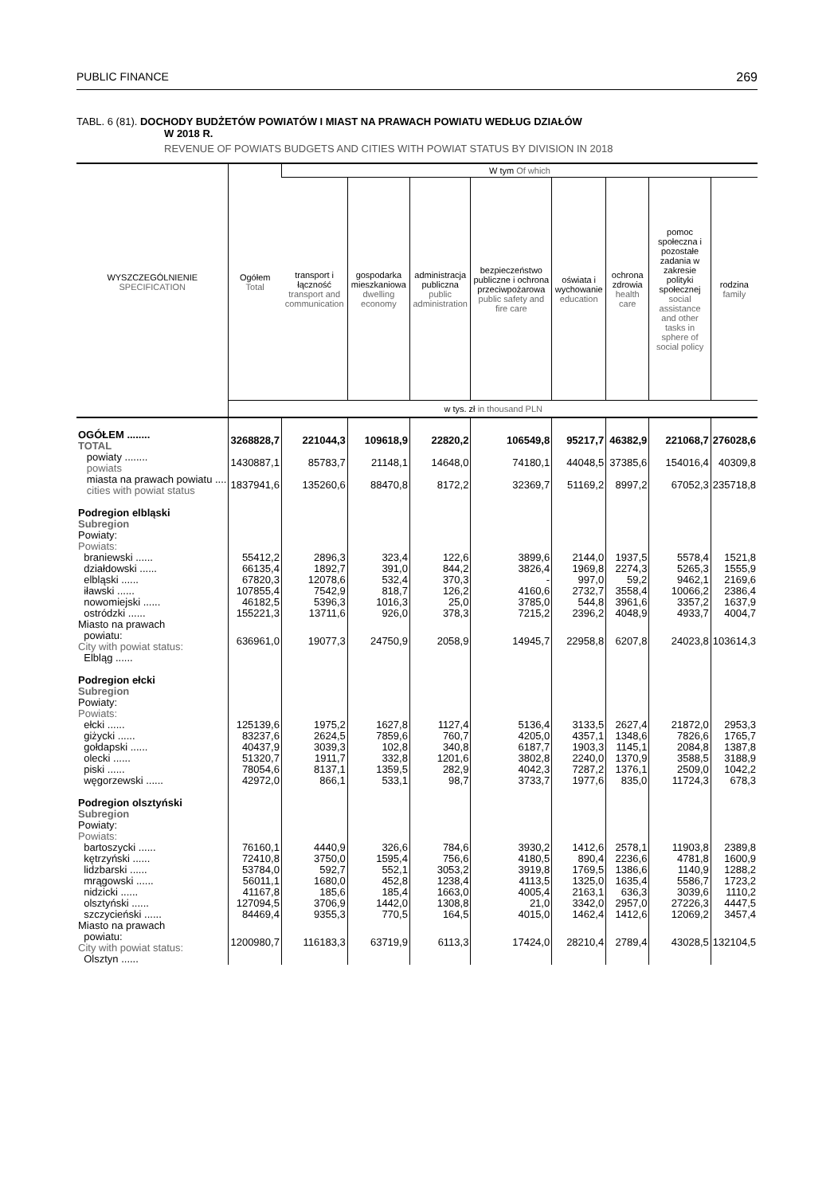PUBLIC FINANCE 269
TABL. 6 (81). DOCHODY BUDŻETÓW POWIATÓW I MIAST NA PRAWACH POWIATU WEDŁUG DZIAŁÓW
W 2018 R.
REVENUE OF POWIATS BUDGETS AND CITIES WITH POWIAT STATUS BY DIVISION IN 2018
| WYSZCZEGÓLNIENIE SPECIFICATION | Ogółem Total | W tym Of which | | | | | | | |
| --- | --- | --- | --- | --- | --- | --- | --- | --- | --- |
| | | transport i łączność transport and communication | gospodarka mieszkaniowa dwelling economy | administracja publiczna public administration | bezpieczeństwo publiczne i ochrona przeciwpożarowa public safety and fire care | oświata i wychowanie education | ochrona zdrowia health care | pomoc społeczna i pozostałe zadania w zakresie polityki społecznej social assistance and other tasks in sphere of social policy | rodzina family |
| | w tys. zł in thousand PLN | | | | | | | | |
| OGÓŁEM ........ TOTAL | 3268828,7 | 221044,3 | 109618,9 | 22820,2 | 106549,8 | 95217,7 | 46382,9 | 221068,7 | 276028,6 |
| powiaty ........ powiats | 1430887,1 | 85783,7 | 21148,1 | 14648,0 | 74180,1 | 44048,5 | 37385,6 | 154016,4 | 40309,8 |
| miasta na prawach powiatu .... cities with powiat status | 1837941,6 | 135260,6 | 88470,8 | 8172,2 | 32369,7 | 51169,2 | 8997,2 | 67052,3 | 235718,8 |
| Podregion elbląski Subregion Powiaty: Powiats: | | | | | | | | | |
| braniewski ...... | 55412,2 | 2896,3 | 323,4 | 122,6 | 3899,6 | 2144,0 | 1937,5 | 5578,4 | 1521,8 |
| działdowski ...... | 66135,4 | 1892,7 | 391,0 | 844,2 | 3826,4 | 1969,8 | 2274,3 | 5265,3 | 1555,9 |
| elbląski ...... | 67820,3 | 12078,6 | 532,4 | 370,3 | - | 997,0 | 59,2 | 9462,1 | 2169,6 |
| iławski ...... | 107855,4 | 7542,9 | 818,7 | 126,2 | 4160,6 | 2732,7 | 3558,4 | 10066,2 | 2386,4 |
| nowomiejski ...... | 46182,5 | 5396,3 | 1016,3 | 25,0 | 3785,0 | 544,8 | 3961,6 | 3357,2 | 1637,9 |
| ostródzki ...... | 155221,3 | 13711,6 | 926,0 | 378,3 | 7215,2 | 2396,2 | 4048,9 | 4933,7 | 4004,7 |
| Miasto na prawach powiatu: City with powiat status: Elbląg ...... | 636961,0 | 19077,3 | 24750,9 | 2058,9 | 14945,7 | 22958,8 | 6207,8 | 24023,8 | 103614,3 |
| Podregion ełcki Subregion Powiaty: Powiats: | | | | | | | | | |
| ełcki ...... | 125139,6 | 1975,2 | 1627,8 | 1127,4 | 5136,4 | 3133,5 | 2627,4 | 21872,0 | 2953,3 |
| giżycki ...... | 83237,6 | 2624,5 | 7859,6 | 760,7 | 4205,0 | 4357,1 | 1348,6 | 7826,6 | 1765,7 |
| gołdapski ...... | 40437,9 | 3039,3 | 102,8 | 340,8 | 6187,7 | 1903,3 | 1145,1 | 2084,8 | 1387,8 |
| olecki ...... | 51320,7 | 1911,7 | 332,8 | 1201,6 | 3802,8 | 2240,0 | 1370,9 | 3588,5 | 3188,9 |
| piski ...... | 78054,6 | 8137,1 | 1359,5 | 282,9 | 4042,3 | 7287,2 | 1376,1 | 2509,0 | 1042,2 |
| węgorzewski ...... | 42972,0 | 866,1 | 533,1 | 98,7 | 3733,7 | 1977,6 | 835,0 | 11724,3 | 678,3 |
| Podregion olsztyński Subregion Powiaty: Powiats: | | | | | | | | | |
| bartoszycki ...... | 76160,1 | 4440,9 | 326,6 | 784,6 | 3930,2 | 1412,6 | 2578,1 | 11903,8 | 2389,8 |
| kętrzyński ...... | 72410,8 | 3750,0 | 1595,4 | 756,6 | 4180,5 | 890,4 | 2236,6 | 4781,8 | 1600,9 |
| lidzbarski ...... | 53784,0 | 592,7 | 552,1 | 3053,2 | 3919,8 | 1769,5 | 1386,6 | 1140,9 | 1288,2 |
| mrągowski ...... | 56011,1 | 1680,0 | 452,8 | 1238,4 | 4113,5 | 1325,0 | 1635,4 | 5586,7 | 1723,2 |
| nidzicki ...... | 41167,8 | 185,6 | 185,4 | 1663,0 | 4005,4 | 2163,1 | 636,3 | 3039,6 | 1110,2 |
| olsztyński ...... | 127094,5 | 3706,9 | 1442,0 | 1308,8 | 21,0 | 3342,0 | 2957,0 | 27226,3 | 4447,5 |
| szczycieński ...... | 84469,4 | 9355,3 | 770,5 | 164,5 | 4015,0 | 1462,4 | 1412,6 | 12069,2 | 3457,4 |
| Miasto na prawach powiatu: City with powiat status: Olsztyn ...... | 1200980,7 | 116183,3 | 63719,9 | 6113,3 | 17424,0 | 28210,4 | 2789,4 | 43028,5 | 132104,5 |